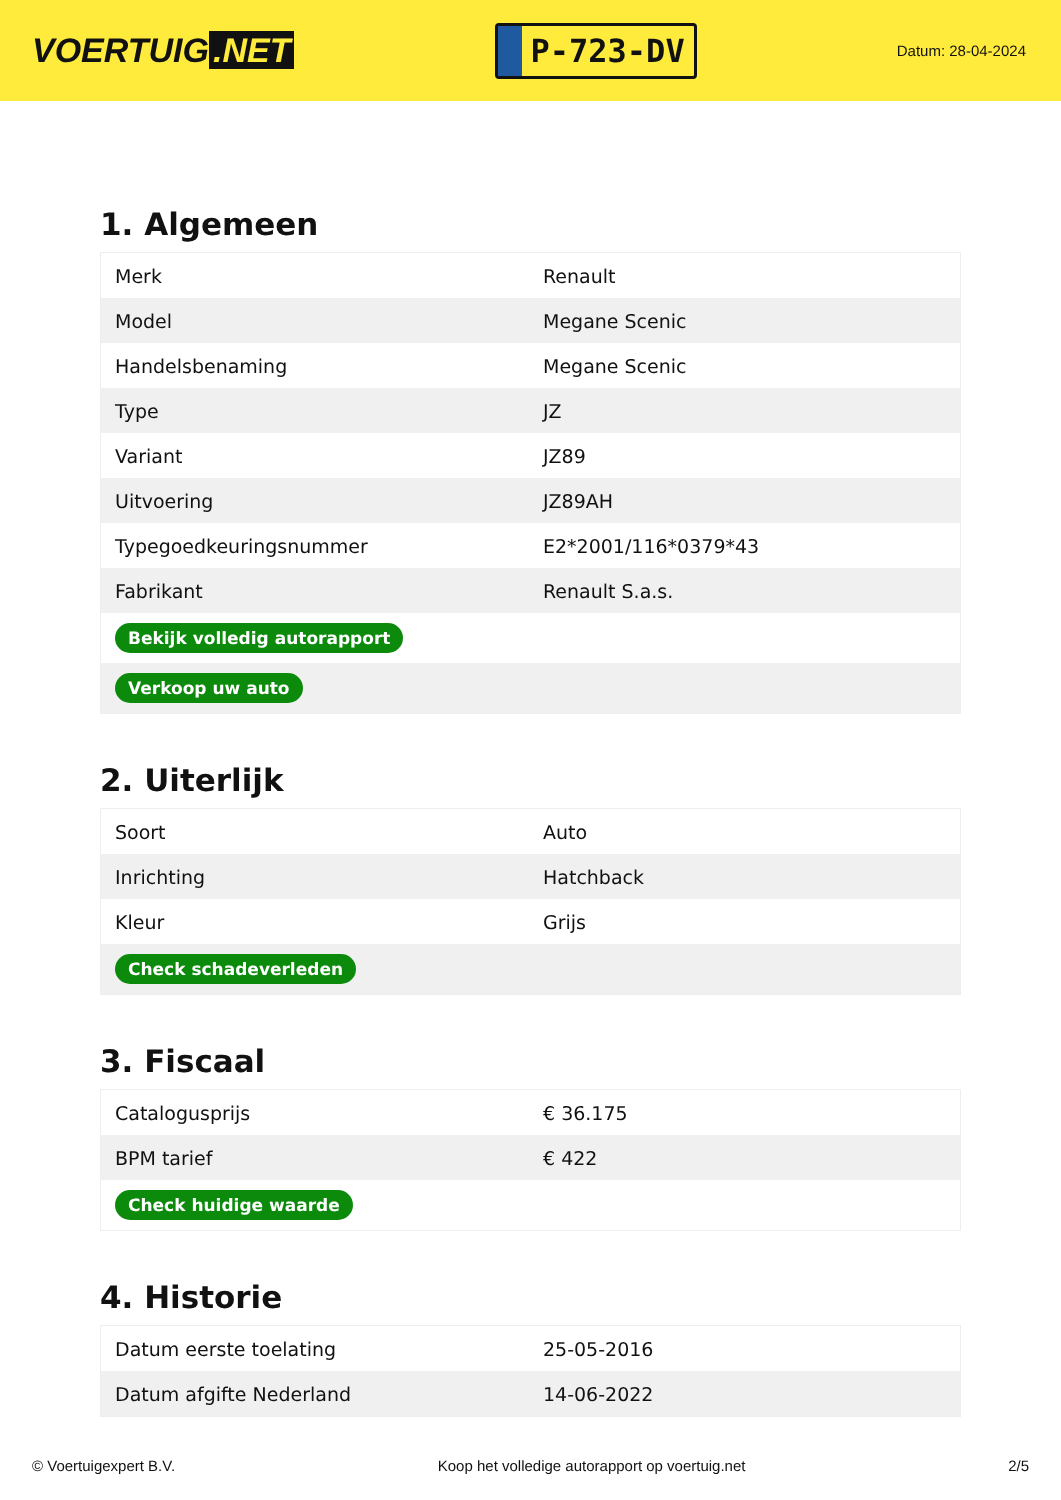VOERTUIG.NET
P-723-DV
Datum: 28-04-2024
1. Algemeen
| Merk | Renault |
| Model | Megane Scenic |
| Handelsbenaming | Megane Scenic |
| Type | JZ |
| Variant | JZ89 |
| Uitvoering | JZ89AH |
| Typegoedkeuringsnummer | E2*2001/116*0379*43 |
| Fabrikant | Renault S.a.s. |
| Bekijk volledig autorapport | |
| Verkoop uw auto | |
2. Uiterlijk
| Soort | Auto |
| Inrichting | Hatchback |
| Kleur | Grijs |
| Check schadeverleden | |
3. Fiscaal
| Catalogusprijs | € 36.175 |
| BPM tarief | € 422 |
| Check huidige waarde | |
4. Historie
| Datum eerste toelating | 25-05-2016 |
| Datum afgifte Nederland | 14-06-2022 |
© Voertuigexpert B.V. Koop het volledige autorapport op voertuig.net 2/5